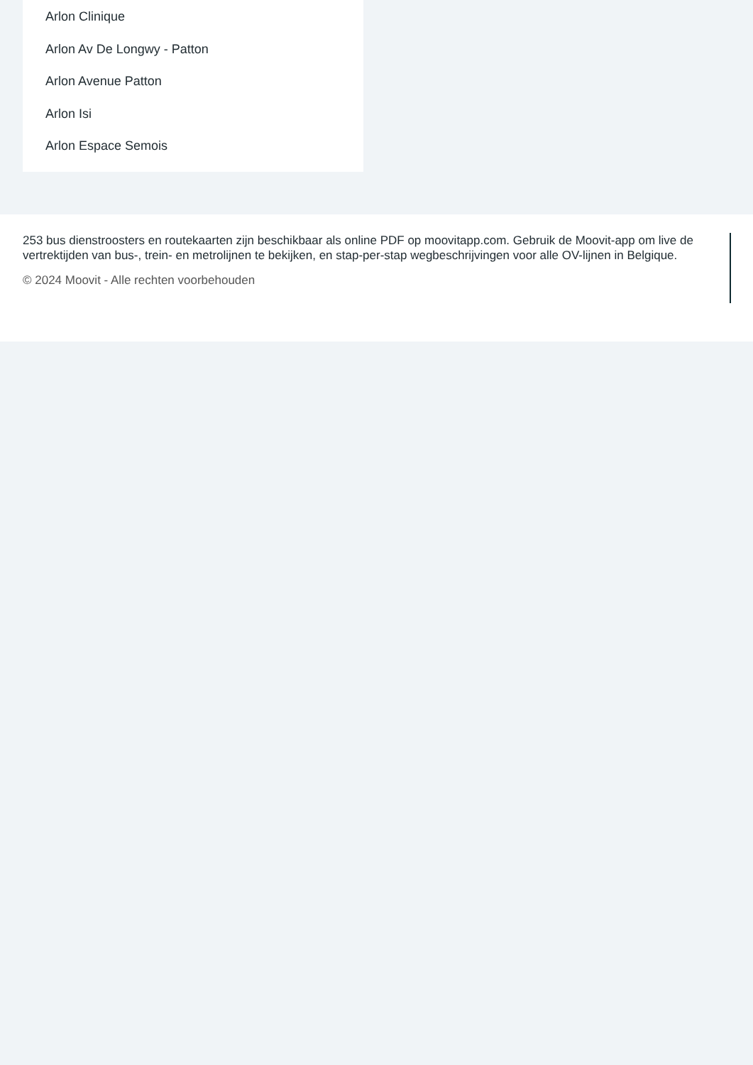Arlon Clinique
Arlon Av De Longwy - Patton
Arlon Avenue Patton
Arlon Isi
Arlon Espace Semois
253 bus dienstroosters en routekaarten zijn beschikbaar als online PDF op moovitapp.com. Gebruik de Moovit-app om live de vertrektijden van bus-, trein- en metrolijnen te bekijken, en stap-per-stap wegbeschrijvingen voor alle OV-lijnen in Belgique.
© 2024 Moovit - Alle rechten voorbehouden